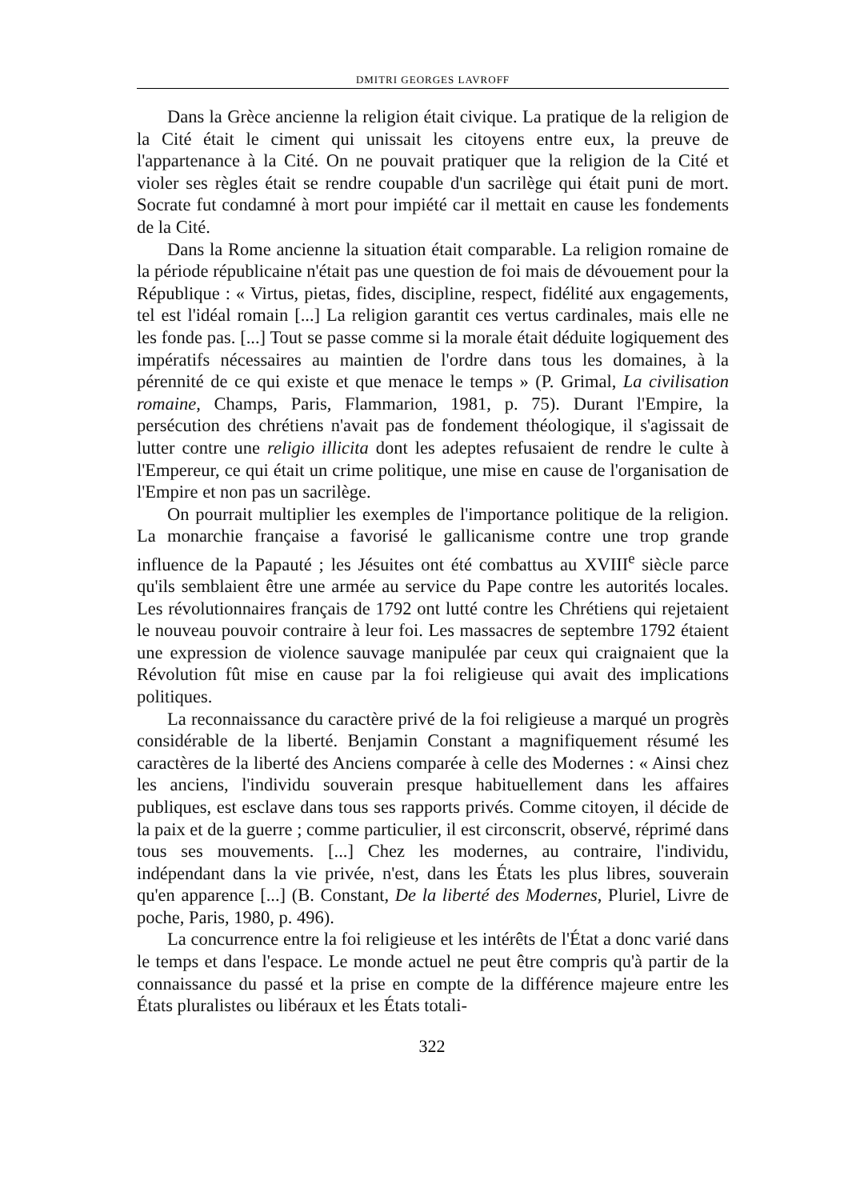DMITRI GEORGES LAVROFF
Dans la Grèce ancienne la religion était civique. La pratique de la religion de la Cité était le ciment qui unissait les citoyens entre eux, la preuve de l'appartenance à la Cité. On ne pouvait pratiquer que la religion de la Cité et violer ses règles était se rendre coupable d'un sacrilège qui était puni de mort. Socrate fut condamné à mort pour impiété car il mettait en cause les fondements de la Cité.
Dans la Rome ancienne la situation était comparable. La religion romaine de la période républicaine n'était pas une question de foi mais de dévouement pour la République : « Virtus, pietas, fides, discipline, respect, fidélité aux engagements, tel est l'idéal romain [...] La religion garantit ces vertus cardinales, mais elle ne les fonde pas. [...] Tout se passe comme si la morale était déduite logiquement des impératifs nécessaires au maintien de l'ordre dans tous les domaines, à la pérennité de ce qui existe et que menace le temps » (P. Grimal, La civilisation romaine, Champs, Paris, Flammarion, 1981, p. 75). Durant l'Empire, la persécution des chrétiens n'avait pas de fondement théologique, il s'agissait de lutter contre une religio illicita dont les adeptes refusaient de rendre le culte à l'Empereur, ce qui était un crime politique, une mise en cause de l'organisation de l'Empire et non pas un sacrilège.
On pourrait multiplier les exemples de l'importance politique de la religion. La monarchie française a favorisé le gallicanisme contre une trop grande influence de la Papauté ; les Jésuites ont été combattus au XVIII<sup>e</sup> siècle parce qu'ils semblaient être une armée au service du Pape contre les autorités locales. Les révolutionnaires français de 1792 ont lutté contre les Chrétiens qui rejetaient le nouveau pouvoir contraire à leur foi. Les massacres de septembre 1792 étaient une expression de violence sauvage manipulée par ceux qui craignaient que la Révolution fût mise en cause par la foi religieuse qui avait des implications politiques.
La reconnaissance du caractère privé de la foi religieuse a marqué un progrès considérable de la liberté. Benjamin Constant a magnifiquement résumé les caractères de la liberté des Anciens comparée à celle des Modernes : « Ainsi chez les anciens, l'individu souverain presque habituellement dans les affaires publiques, est esclave dans tous ses rapports privés. Comme citoyen, il décide de la paix et de la guerre ; comme particulier, il est circonscrit, observé, réprimé dans tous ses mouvements. [...] Chez les modernes, au contraire, l'individu, indépendant dans la vie privée, n'est, dans les États les plus libres, souverain qu'en apparence [...] (B. Constant, De la liberté des Modernes, Pluriel, Livre de poche, Paris, 1980, p. 496).
La concurrence entre la foi religieuse et les intérêts de l'État a donc varié dans le temps et dans l'espace. Le monde actuel ne peut être compris qu'à partir de la connaissance du passé et la prise en compte de la différence majeure entre les États pluralistes ou libéraux et les États totali-
322